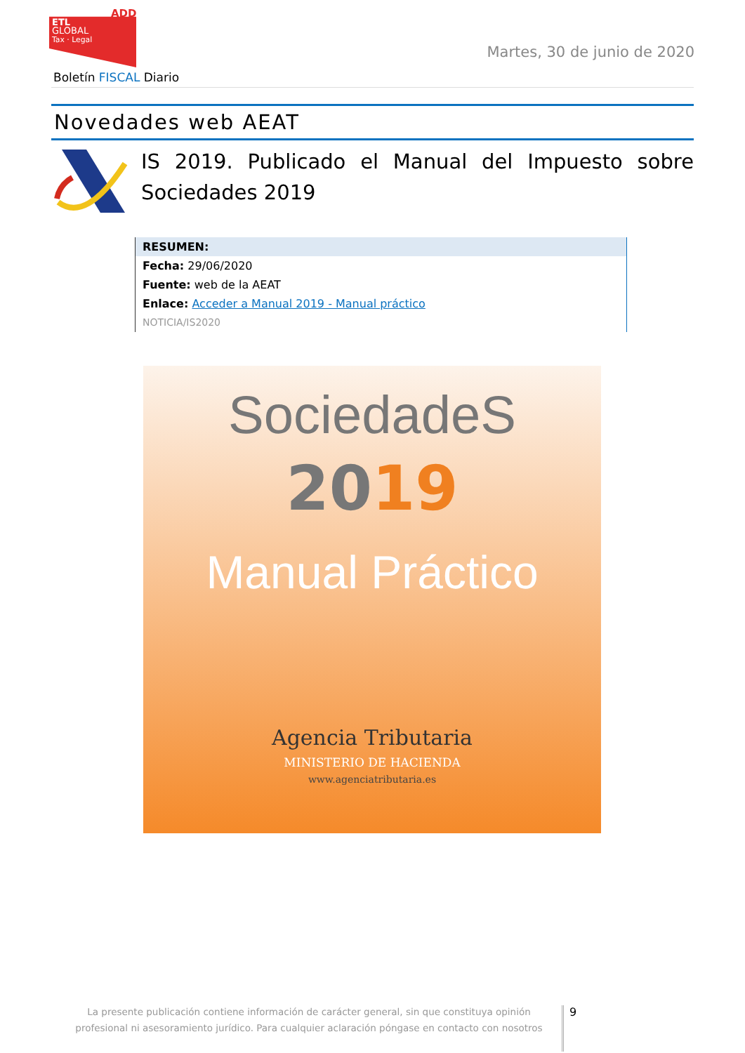ETL
GLOBAL
Tax · Legal
ADD
Martes, 30 de junio de 2020
Boletín FISCAL Diario
Novedades web AEAT
IS 2019. Publicado el Manual del Impuesto sobre Sociedades 2019
RESUMEN:
Fecha: 29/06/2020
Fuente: web de la AEAT
Enlace: Acceder a Manual 2019 - Manual práctico
NOTICIA/IS2020
SociedadeS
2019
Manual Práctico
Agencia Tributaria
MINISTERIO DE HACIENDA
www.agenciatributaria.es
La presente publicación contiene información de carácter general, sin que constituya opinión profesional ni asesoramiento jurídico. Para cualquier aclaración póngase en contacto con nosotros
9